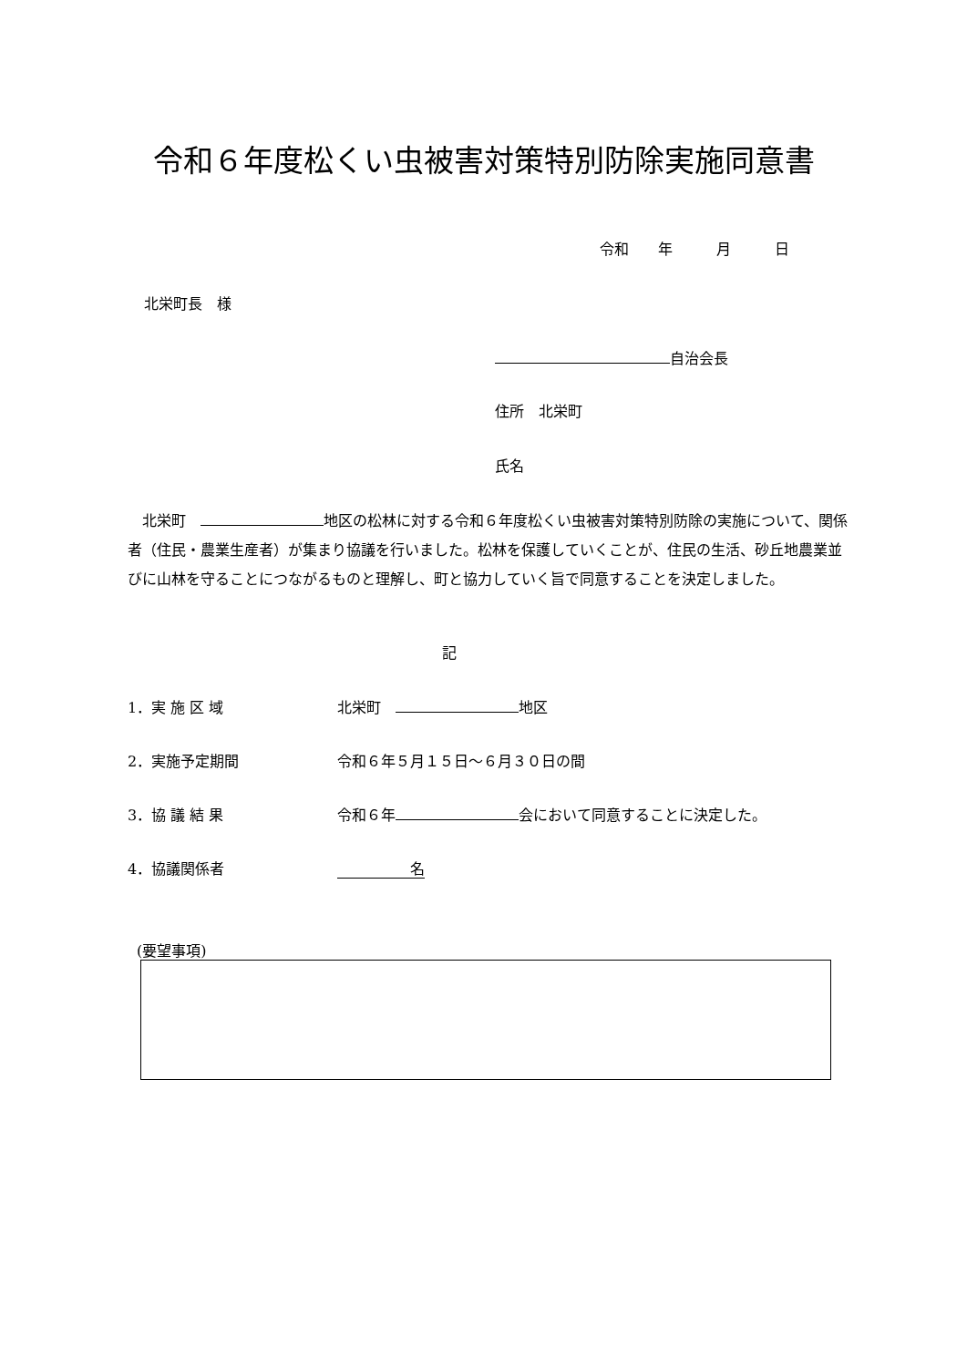令和６年度松くい虫被害対策特別防除実施同意書
令和　　年　　　月　　　日
北栄町長　様
自治会長
住所　北栄町
氏名
　北栄町　 地区の松林に対する令和６年度松くい虫被害対策特別防除の実施について、関係者（住民・農業生産者）が集まり協議を行いました。松林を保護していくことが、住民の生活、砂丘地農業並びに山林を守ることにつながるものと理解し、町と協力していく旨で同意することを決定しました。
記
1．実 施 区 域 北栄町　 地区
2．実施予定期間 令和６年５月１５日～６月３０日の間
3．協 議 結 果 令和６年 会において同意することに決定した。
4．協議関係者　　　　　名
(要望事項)